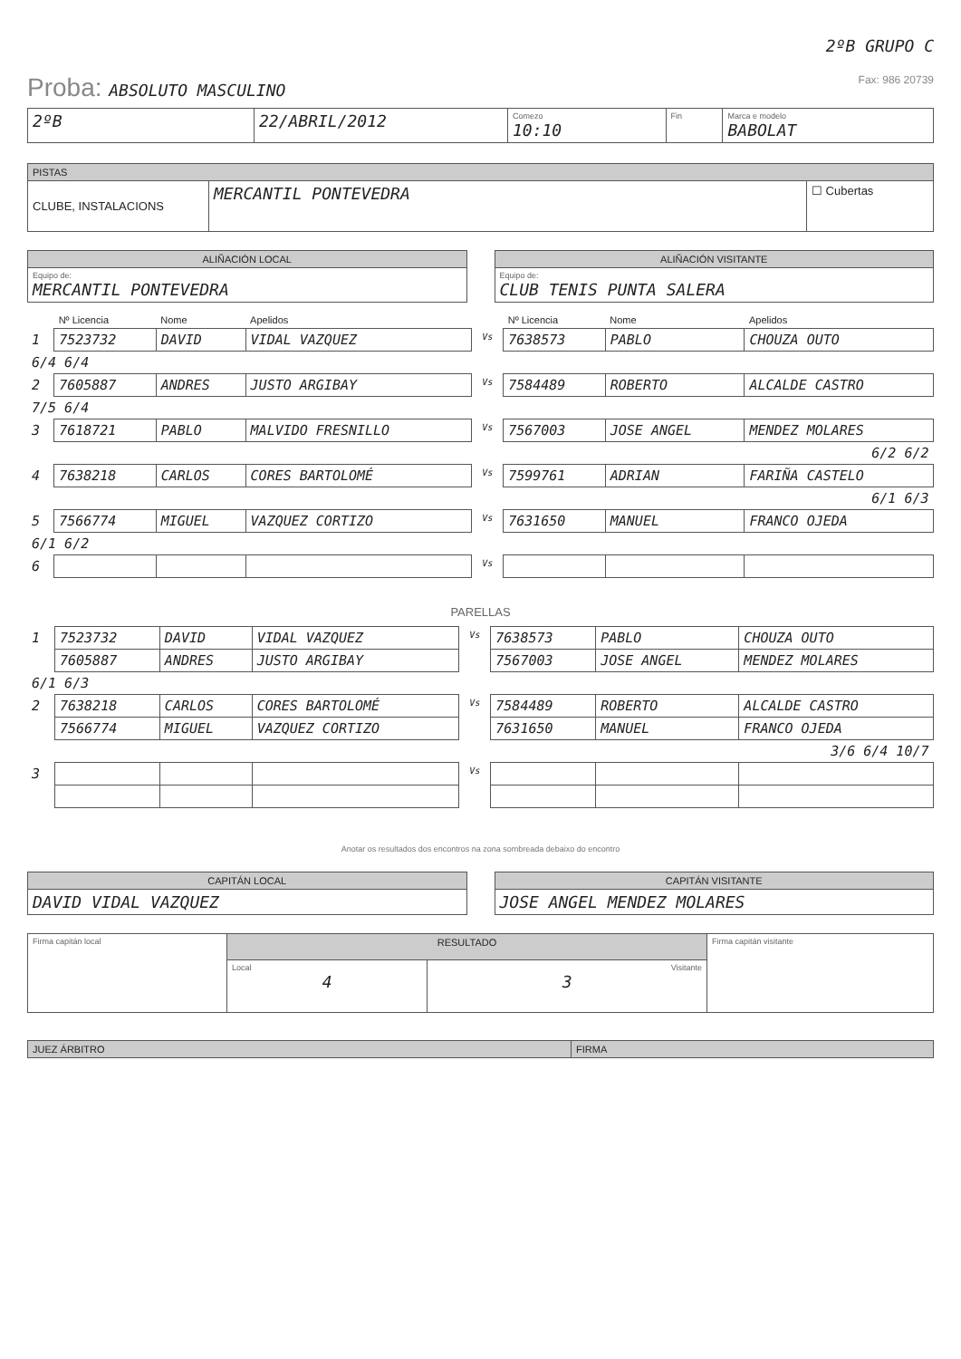2ºB GRUPO C
Proba: ABSOLUTO MASCULINO Fax: 986 20739
| 2ºB | 22/ABRIL/2012 | Comezo 10:10 | Fin | Marca e modelo BABOLAT |
| PISTAS | | |
| --- | --- | --- |
| CLUBE, INSTALACIONS | MERCANTIL PONTEVEDRA | ☐ Cubertas |
| ALIÑACIÓN LOCAL |
| --- |
| Equipo de: MERCANTIL PONTEVEDRA |
| ALIÑACIÓN VISITANTE |
| --- |
| Equipo de: CLUB TENIS PUNTA SALERA |
| | Nº Licencia | Nome | Apelidos | | Nº Licencia | Nome | Apelidos |
| 1 | 7523732 | DAVID | VIDAL VAZQUEZ | Vs | 7638573 | PABLO | CHOUZA OUTO |
| 6/4 6/4 | | | | | | | |
| 2 | 7605887 | ANDRES | JUSTO ARGIBAY | Vs | 7584489 | ROBERTO | ALCALDE CASTRO |
| 7/5 6/4 | | | | | | | |
| 3 | 7618721 | PABLO | MALVIDO FRESNILLO | Vs | 7567003 | JOSE ANGEL | MENDEZ MOLARES |
| 6/2 6/2 | | | | | | | |
| 4 | 7638218 | CARLOS | CORES BARTOLOMÉ | Vs | 7599761 | ADRIAN | FARIÑA CASTELO |
| 6/1 6/3 | | | | | | | |
| 5 | 7566774 | MIGUEL | VAZQUEZ CORTIZO | Vs | 7631650 | MANUEL | FRANCO OJEDA |
| 6/1 6/2 | | | | | | | |
| 6 | | | | Vs | | | |
PARELLAS
| 1 | 7523732 | DAVID | VIDAL VAZQUEZ | Vs | 7638573 | PABLO | CHOUZA OUTO |
| | 7605887 | ANDRES | JUSTO ARGIBAY | | 7567003 | JOSE ANGEL | MENDEZ MOLARES |
| 6/1 6/3 | | | | | | | |
| 2 | 7638218 | CARLOS | CORES BARTOLOMÉ | Vs | 7584489 | ROBERTO | ALCALDE CASTRO |
| | 7566774 | MIGUEL | VAZQUEZ CORTIZO | | 7631650 | MANUEL | FRANCO OJEDA |
| 3/6 6/4 10/7 | | | | | | | |
| 3 | | | | Vs | | | |
Anotar os resultados dos encontros na zona sombreada debaixo do encontro
| CAPITÁN LOCAL |
| --- |
| DAVID VIDAL VAZQUEZ |
| CAPITÁN VISITANTE |
| --- |
| JOSE ANGEL MENDEZ MOLARES |
| Firma capitán local | RESULTADO | | Firma capitán visitante |
| | Local 4 | Visitante 3 | |
| JUEZ ÁRBITRO | FIRMA |
| --- | --- |